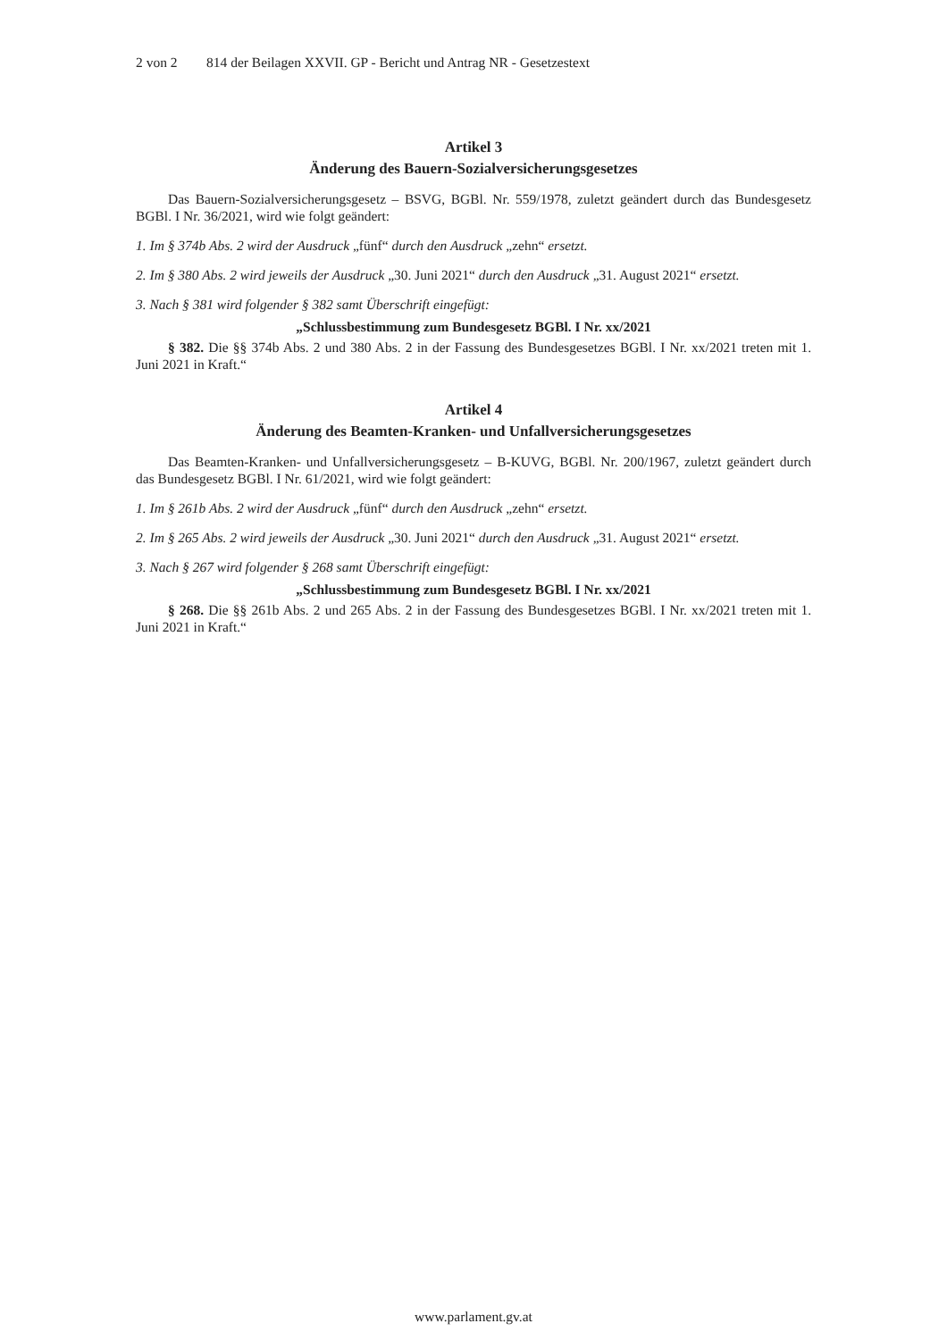2 von 2 814 der Beilagen XXVII. GP - Bericht und Antrag NR - Gesetzestext
Artikel 3
Änderung des Bauern-Sozialversicherungsgesetzes
Das Bauern-Sozialversicherungsgesetz – BSVG, BGBl. Nr. 559/1978, zuletzt geändert durch das Bundesgesetz BGBl. I Nr. 36/2021, wird wie folgt geändert:
1. Im § 374b Abs. 2 wird der Ausdruck „fünf“ durch den Ausdruck „zehn“ ersetzt.
2. Im § 380 Abs. 2 wird jeweils der Ausdruck „30. Juni 2021“ durch den Ausdruck „31. August 2021“ ersetzt.
3. Nach § 381 wird folgender § 382 samt Überschrift eingefügt:
„Schlussbestimmung zum Bundesgesetz BGBl. I Nr. xx/2021
§ 382. Die §§ 374b Abs. 2 und 380 Abs. 2 in der Fassung des Bundesgesetzes BGBl. I Nr. xx/2021 treten mit 1. Juni 2021 in Kraft.“
Artikel 4
Änderung des Beamten-Kranken- und Unfallversicherungsgesetzes
Das Beamten-Kranken- und Unfallversicherungsgesetz – B-KUVG, BGBl. Nr. 200/1967, zuletzt geändert durch das Bundesgesetz BGBl. I Nr. 61/2021, wird wie folgt geändert:
1. Im § 261b Abs. 2 wird der Ausdruck „fünf“ durch den Ausdruck „zehn“ ersetzt.
2. Im § 265 Abs. 2 wird jeweils der Ausdruck „30. Juni 2021“ durch den Ausdruck „31. August 2021“ ersetzt.
3. Nach § 267 wird folgender § 268 samt Überschrift eingefügt:
„Schlussbestimmung zum Bundesgesetz BGBl. I Nr. xx/2021
§ 268. Die §§ 261b Abs. 2 und 265 Abs. 2 in der Fassung des Bundesgesetzes BGBl. I Nr. xx/2021 treten mit 1. Juni 2021 in Kraft.“
www.parlament.gv.at